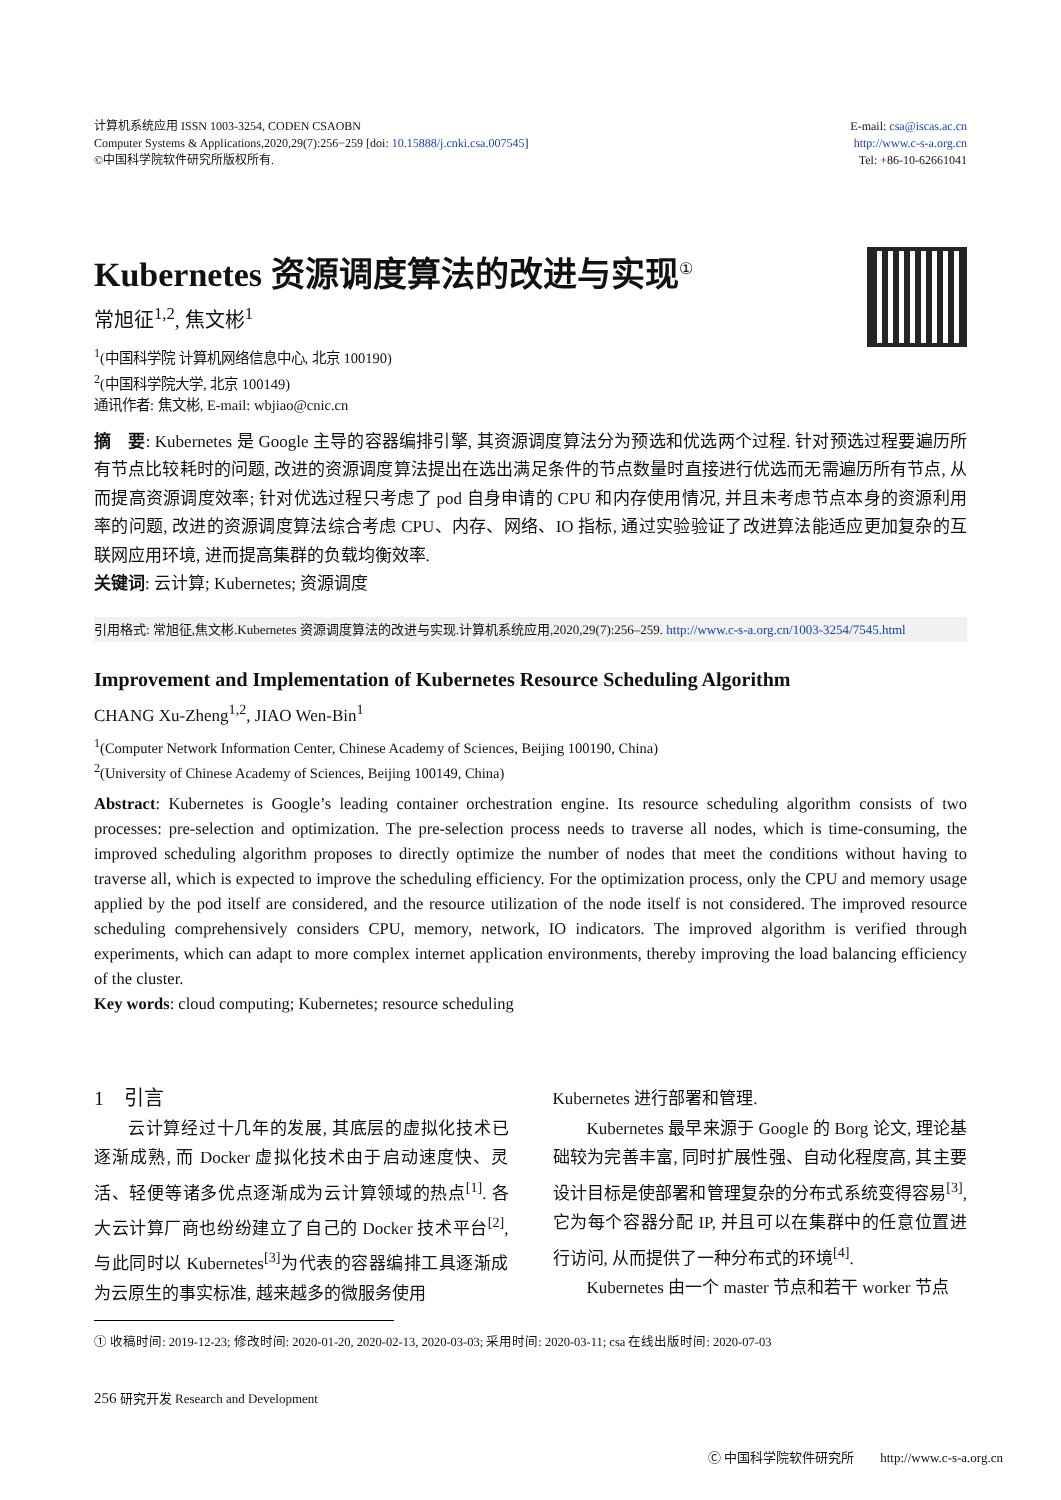计算机系统应用 ISSN 1003-3254, CODEN CSAOBN
Computer Systems & Applications,2020,29(7):256−259 [doi: 10.15888/j.cnki.csa.007545]
©中国科学院软件研究所版权所有.
E-mail: csa@iscas.ac.cn
http://www.c-s-a.org.cn
Tel: +86-10-62661041
Kubernetes 资源调度算法的改进与实现<sup>①</sup>
常旭征<sup>1,2</sup>, 焦文彬<sup>1</sup>
<sup>1</sup> (中国科学院 计算机网络信息中心, 北京 100190)
<sup>2</sup> (中国科学院大学, 北京 100149)
通讯作者: 焦文彬, E-mail: wbjiao@cnic.cn
摘　要: Kubernetes 是 Google 主导的容器编排引擎, 其资源调度算法分为预选和优选两个过程. 针对预选过程要遍历所有节点比较耗时的问题, 改进的资源调度算法提出在选出满足条件的节点数量时直接进行优选而无需遍历所有节点, 从而提高资源调度效率; 针对优选过程只考虑了 pod 自身申请的 CPU 和内存使用情况, 并且未考虑节点本身的资源利用率的问题, 改进的资源调度算法综合考虑 CPU、内存、网络、IO 指标, 通过实验验证了改进算法能适应更加复杂的互联网应用环境, 进而提高集群的负载均衡效率.
关键词: 云计算; Kubernetes; 资源调度
引用格式: 常旭征,焦文彬.Kubernetes 资源调度算法的改进与实现.计算机系统应用,2020,29(7):256–259. http://www.c-s-a.org.cn/1003-3254/7545.html
Improvement and Implementation of Kubernetes Resource Scheduling Algorithm
CHANG Xu-Zheng<sup>1,2</sup>, JIAO Wen-Bin<sup>1</sup>
<sup>1</sup> (Computer Network Information Center, Chinese Academy of Sciences, Beijing 100190, China)
<sup>2</sup> (University of Chinese Academy of Sciences, Beijing 100149, China)
Abstract: Kubernetes is Google’s leading container orchestration engine. Its resource scheduling algorithm consists of two processes: pre-selection and optimization. The pre-selection process needs to traverse all nodes, which is time-consuming, the improved scheduling algorithm proposes to directly optimize the number of nodes that meet the conditions without having to traverse all, which is expected to improve the scheduling efficiency. For the optimization process, only the CPU and memory usage applied by the pod itself are considered, and the resource utilization of the node itself is not considered. The improved resource scheduling comprehensively considers CPU, memory, network, IO indicators. The improved algorithm is verified through experiments, which can adapt to more complex internet application environments, thereby improving the load balancing efficiency of the cluster.
Key words: cloud computing; Kubernetes; resource scheduling
1　引言
云计算经过十几年的发展, 其底层的虚拟化技术已逐渐成熟, 而 Docker 虚拟化技术由于启动速度快、灵活、轻便等诸多优点逐渐成为云计算领域的热点<sup>[1]</sup>. 各大云计算厂商也纷纷建立了自己的 Docker 技术平台<sup>[2]</sup>, 与此同时以 Kubernetes<sup>[3]</sup>为代表的容器编排工具逐渐成为云原生的事实标准, 越来越多的微服务使用
Kubernetes 进行部署和管理.
Kubernetes 最早来源于 Google 的 Borg 论文, 理论基础较为完善丰富, 同时扩展性强、自动化程度高, 其主要设计目标是使部署和管理复杂的分布式系统变得容易<sup>[3]</sup>, 它为每个容器分配 IP, 并且可以在集群中的任意位置进行访问, 从而提供了一种分布式的环境<sup>[4]</sup>.
Kubernetes 由一个 master 节点和若干 worker 节点
① 收稿时间: 2019-12-23; 修改时间: 2020-01-20, 2020-02-13, 2020-03-03; 采用时间: 2020-03-11; csa 在线出版时间: 2020-07-03
256 研究开发 Research and Development
Ⓒ 中国科学院软件研究所　　http://www.c-s-a.org.cn